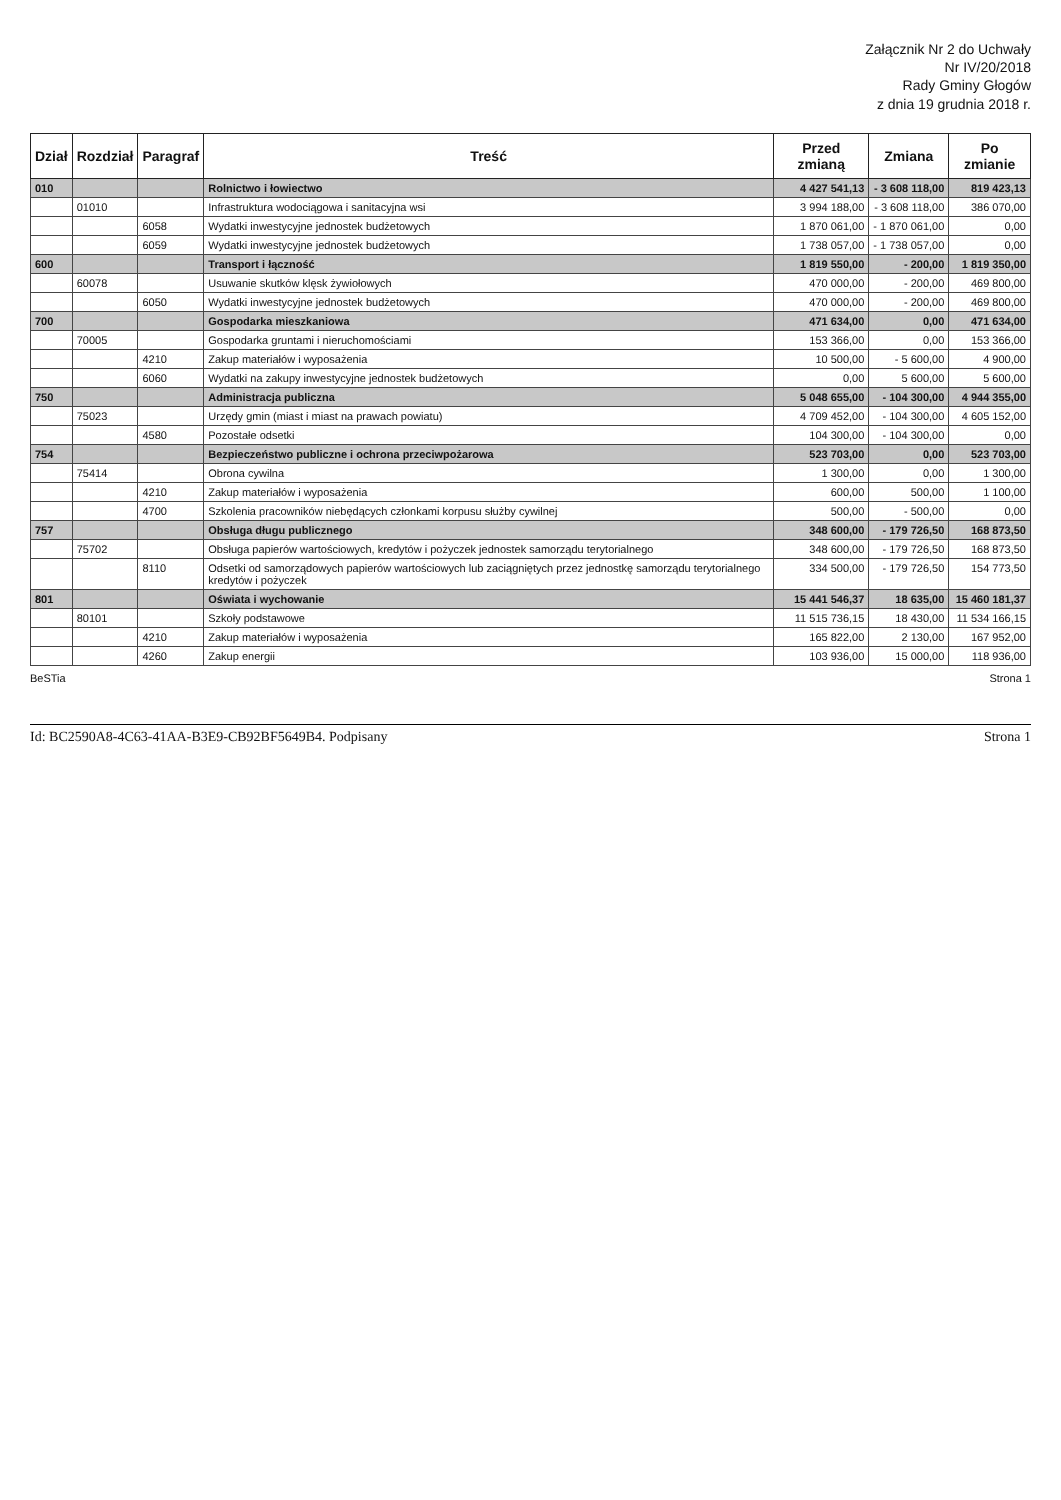Załącznik Nr 2 do Uchwały
Nr IV/20/2018
Rady Gminy Głogów
z dnia 19 grudnia 2018 r.
| Dział | Rozdział | Paragraf | Treść | Przed zmianą | Zmiana | Po zmianie |
| --- | --- | --- | --- | --- | --- | --- |
| 010 | | | Rolnictwo i łowiectwo | 4 427 541,13 | - 3 608 118,00 | 819 423,13 |
| | 01010 | | Infrastruktura wodociągowa i sanitacyjna wsi | 3 994 188,00 | - 3 608 118,00 | 386 070,00 |
| | | 6058 | Wydatki inwestycyjne jednostek budżetowych | 1 870 061,00 | - 1 870 061,00 | 0,00 |
| | | 6059 | Wydatki inwestycyjne jednostek budżetowych | 1 738 057,00 | - 1 738 057,00 | 0,00 |
| 600 | | | Transport i łączność | 1 819 550,00 | - 200,00 | 1 819 350,00 |
| | 60078 | | Usuwanie skutków klęsk żywiołowych | 470 000,00 | - 200,00 | 469 800,00 |
| | | 6050 | Wydatki inwestycyjne jednostek budżetowych | 470 000,00 | - 200,00 | 469 800,00 |
| 700 | | | Gospodarka mieszkaniowa | 471 634,00 | 0,00 | 471 634,00 |
| | 70005 | | Gospodarka gruntami i nieruchomościami | 153 366,00 | 0,00 | 153 366,00 |
| | | 4210 | Zakup materiałów i wyposażenia | 10 500,00 | - 5 600,00 | 4 900,00 |
| | | 6060 | Wydatki na zakupy inwestycyjne jednostek budżetowych | 0,00 | 5 600,00 | 5 600,00 |
| 750 | | | Administracja publiczna | 5 048 655,00 | - 104 300,00 | 4 944 355,00 |
| | 75023 | | Urzędy gmin (miast i miast na prawach powiatu) | 4 709 452,00 | - 104 300,00 | 4 605 152,00 |
| | | 4580 | Pozostałe odsetki | 104 300,00 | - 104 300,00 | 0,00 |
| 754 | | | Bezpieczeństwo publiczne i ochrona przeciwpożarowa | 523 703,00 | 0,00 | 523 703,00 |
| | 75414 | | Obrona cywilna | 1 300,00 | 0,00 | 1 300,00 |
| | | 4210 | Zakup materiałów i wyposażenia | 600,00 | 500,00 | 1 100,00 |
| | | 4700 | Szkolenia pracowników niebędących członkami korpusu służby cywilnej | 500,00 | - 500,00 | 0,00 |
| 757 | | | Obsługa długu publicznego | 348 600,00 | - 179 726,50 | 168 873,50 |
| | 75702 | | Obsługa papierów wartościowych, kredytów i pożyczek jednostek samorządu terytorialnego | 348 600,00 | - 179 726,50 | 168 873,50 |
| | | 8110 | Odsetki od samorządowych papierów wartościowych lub zaciągniętych przez jednostkę samorządu terytorialnego kredytów i pożyczek | 334 500,00 | - 179 726,50 | 154 773,50 |
| 801 | | | Oświata i wychowanie | 15 441 546,37 | 18 635,00 | 15 460 181,37 |
| | 80101 | | Szkoły podstawowe | 11 515 736,15 | 18 430,00 | 11 534 166,15 |
| | | 4210 | Zakup materiałów i wyposażenia | 165 822,00 | 2 130,00 | 167 952,00 |
| | | 4260 | Zakup energii | 103 936,00 | 15 000,00 | 118 936,00 |
BeSTia Strona 1
Id: BC2590A8-4C63-41AA-B3E9-CB92BF5649B4. Podpisany Strona 1